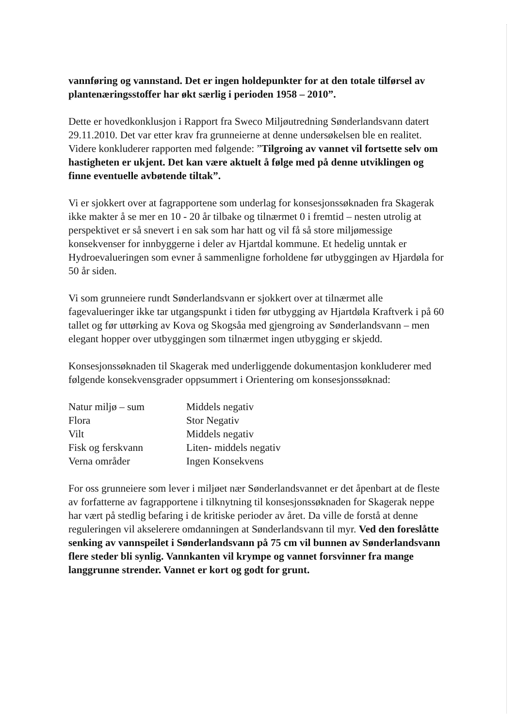vannføring og vannstand. Det er ingen holdepunkter for at den totale tilførsel av plantenæringsstoffer har økt særlig i perioden 1958 – 2010”.
Dette er hovedkonklusjon i Rapport fra Sweco Miljøutredning Sønderlandsvann datert 29.11.2010. Det var etter krav fra grunneierne at denne undersøkelsen ble en realitet.
Videre konkluderer rapporten med følgende: ”Tilgroing av vannet vil fortsette selv om hastigheten er ukjent. Det kan være aktuelt å følge med på denne utviklingen og finne eventuelle avbøtende tiltak”.
Vi er sjokkert over at fagrapportene som underlag for konsesjonssøknaden fra Skagerak ikke makter å se mer en 10 - 20 år tilbake og tilnærmet 0 i fremtid – nesten utrolig at perspektivet er så snevert i en sak som har hatt og vil få så store miljømessige konsekvenser for innbyggerne i deler av Hjartdal kommune. Et hedelig unntak er Hydroevalueringen som evner å sammenligne forholdene før utbyggingen av Hjardøla for 50 år siden.
Vi som grunneiere rundt Sønderlandsvann er sjokkert over at tilnærmet alle fagevalueringer ikke tar utgangspunkt i tiden før utbygging av Hjartdøla Kraftverk i på 60 tallet og før uttørking av Kova og Skogsåa med gjengroing av Sønderlandsvann – men elegant hopper over utbyggingen som tilnærmet ingen utbygging er skjedd.
Konsesjonssøknaden til Skagerak med underliggende dokumentasjon konkluderer med følgende konsekvensgrader oppsummert i Orientering om konsesjonssøknad:
| Natur miljø – sum | Middels negativ |
| Flora | Stor Negativ |
| Vilt | Middels negativ |
| Fisk og ferskvann | Liten- middels negativ |
| Verna områder | Ingen Konsekvens |
For oss grunneiere som lever i miljøet nær Sønderlandsvannet er det åpenbart at de fleste av forfatterne av fagrapportene i tilknytning til konsesjonssøknaden for Skagerak neppe har vært på stedlig befaring i de kritiske perioder av året. Da ville de forstå at denne reguleringen vil akselerere omdanningen at Sønderlandsvann til myr. Ved den foreslåtte senking av vannspeilet i Sønderlandsvann på 75 cm vil bunnen av Sønderlandsvann flere steder bli synlig. Vannkanten vil krympe og vannet forsvinner fra mange langgrunne strender. Vannet er kort og godt for grunt.